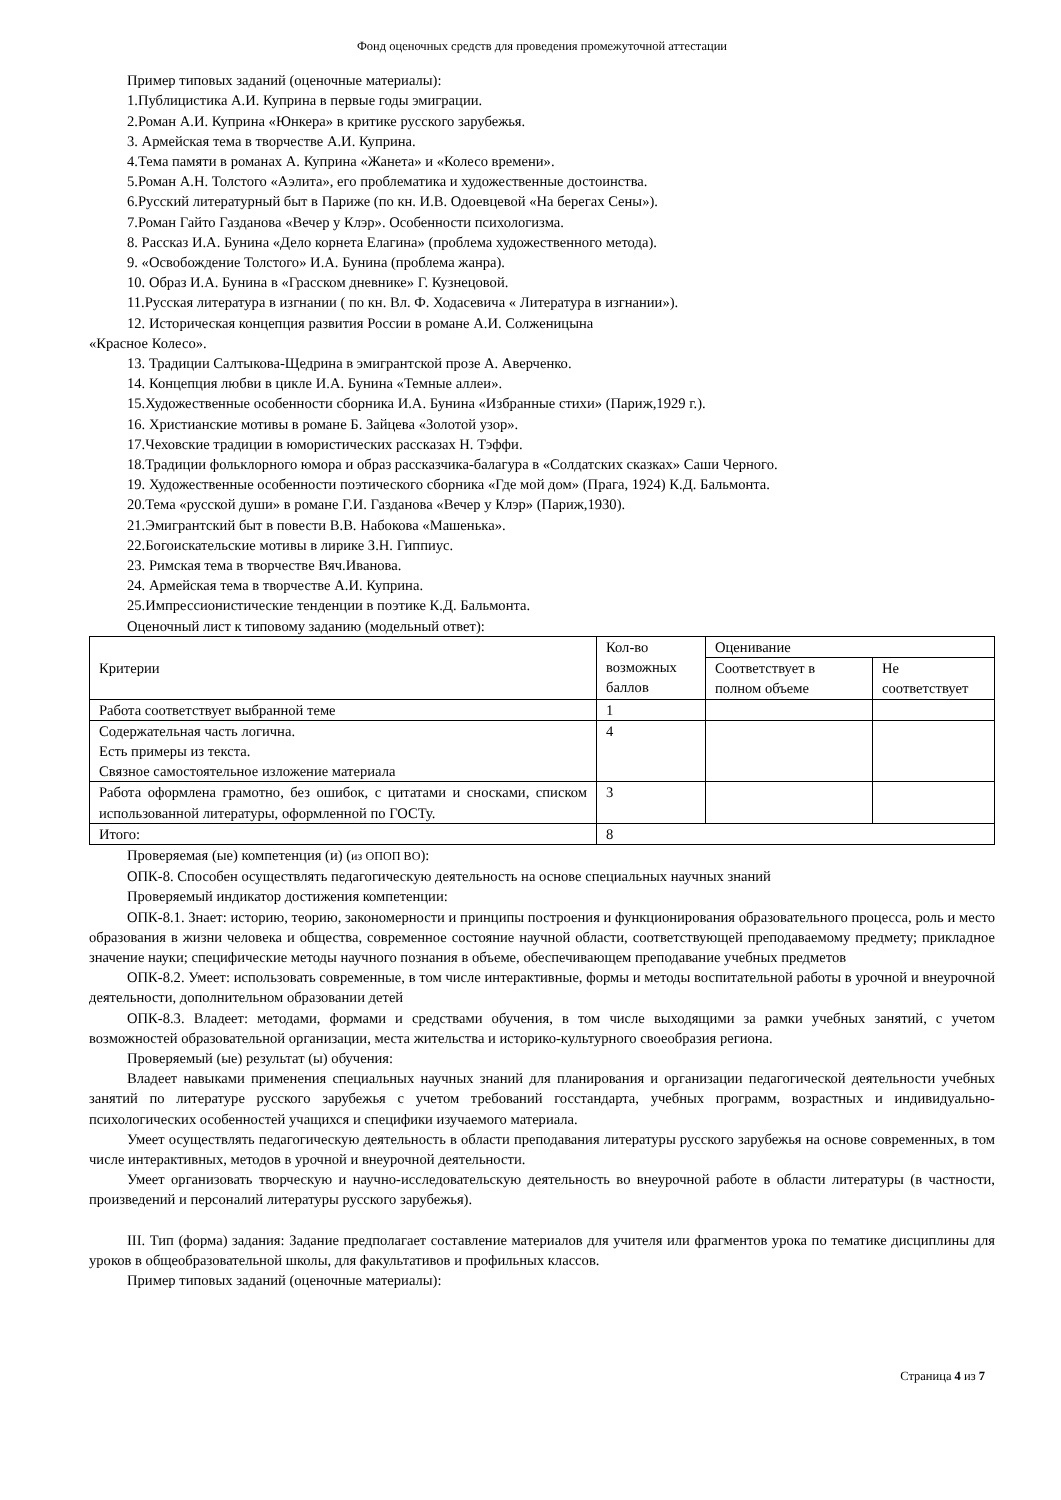Фонд оценочных средств для проведения промежуточной аттестации
Пример типовых заданий (оценочные материалы):
1.Публицистика А.И. Куприна в первые годы эмиграции.
2.Роман А.И. Куприна «Юнкера» в критике русского зарубежья.
3. Армейская тема в творчестве А.И. Куприна.
4.Тема памяти в романах А. Куприна «Жанета» и «Колесо времени».
5.Роман А.Н. Толстого «Аэлита», его проблематика и художественные достоинства.
6.Русский литературный быт в Париже (по кн. И.В. Одоевцевой «На берегах Сены»).
7.Роман Гайто Газданова «Вечер у Клэр». Особенности психологизма.
8. Рассказ И.А. Бунина «Дело корнета Елагина» (проблема художественного метода).
9. «Освобождение Толстого» И.А. Бунина (проблема жанра).
10. Образ И.А. Бунина в «Грасском дневнике» Г. Кузнецовой.
11.Русская литература в изгнании ( по кн. Вл. Ф. Ходасевича « Литература в изгнании»).
12. Историческая концепция развития России в романе А.И. Солженицына
«Красное Колесо».
13. Традиции Салтыкова-Щедрина в эмигрантской прозе А. Аверченко.
14. Концепция любви в цикле И.А. Бунина «Темные аллеи».
15.Художественные особенности сборника И.А. Бунина «Избранные стихи» (Париж,1929 г.).
16. Христианские мотивы в романе Б. Зайцева «Золотой узор».
17.Чеховские традиции в юмористических рассказах Н. Тэффи.
18.Традиции фольклорного юмора и образ рассказчика-балагура в «Солдатских сказках» Саши Черного.
19. Художественные особенности поэтического сборника «Где мой дом» (Прага, 1924) К.Д. Бальмонта.
20.Тема «русской души» в романе Г.И. Газданова «Вечер у Клэр» (Париж,1930).
21.Эмигрантский быт в повести В.В. Набокова «Машенька».
22.Богоискательские мотивы в лирике З.Н. Гиппиус.
23. Римская тема в творчестве Вяч.Иванова.
24. Армейская тема в творчестве А.И. Куприна.
25.Импрессионистические тенденции в поэтике К.Д. Бальмонта.
Оценочный лист к типовому заданию (модельный ответ):
| Критерии | Кол-во возможных баллов | Оценивание | |
| | | Соответствует в полном объеме | Не соответствует |
| Работа соответствует выбранной теме | 1 | | |
| Содержательная часть логична. Есть примеры из текста. Связное самостоятельное изложение материала | 4 | | |
| Работа оформлена грамотно, без ошибок, с цитатами и сносками, списком использованной литературы, оформленной по ГОСТу. | 3 | | |
| Итого: | 8 | | |
Проверяемая (ые) компетенция (и) (из ОПОП ВО):
ОПК-8. Способен осуществлять педагогическую деятельность на основе специальных научных знаний
Проверяемый индикатор достижения компетенции:
ОПК-8.1. Знает: историю, теорию, закономерности и принципы построения и функционирования образовательного процесса, роль и место образования в жизни человека и общества, современное состояние научной области, соответствующей преподаваемому предмету; прикладное значение науки; специфические методы научного познания в объеме, обеспечивающем преподавание учебных предметов
ОПК-8.2. Умеет: использовать современные, в том числе интерактивные, формы и методы воспитательной работы в урочной и внеурочной деятельности, дополнительном образовании детей
ОПК-8.3. Владеет: методами, формами и средствами обучения, в том числе выходящими за рамки учебных занятий, с учетом возможностей образовательной организации, места жительства и историко-культурного своеобразия региона.
Проверяемый (ые) результат (ы) обучения:
Владеет навыками применения специальных научных знаний для планирования и организации педагогической деятельности учебных занятий по литературе русского зарубежья с учетом требований госстандарта, учебных программ, возрастных и индивидуально-психологических особенностей учащихся и специфики изучаемого материала.
Умеет осуществлять педагогическую деятельность в области преподавания литературы русского зарубежья на основе современных, в том числе интерактивных, методов в урочной и внеурочной деятельности.
Умеет организовать творческую и научно-исследовательскую деятельность во внеурочной работе в области литературы (в частности, произведений и персоналий литературы русского зарубежья).
III. Тип (форма) задания: Задание предполагает составление материалов для учителя или фрагментов урока по тематике дисциплины для уроков в общеобразовательной школы, для факультативов и профильных классов.
Пример типовых заданий (оценочные материалы):
Страница 4 из 7